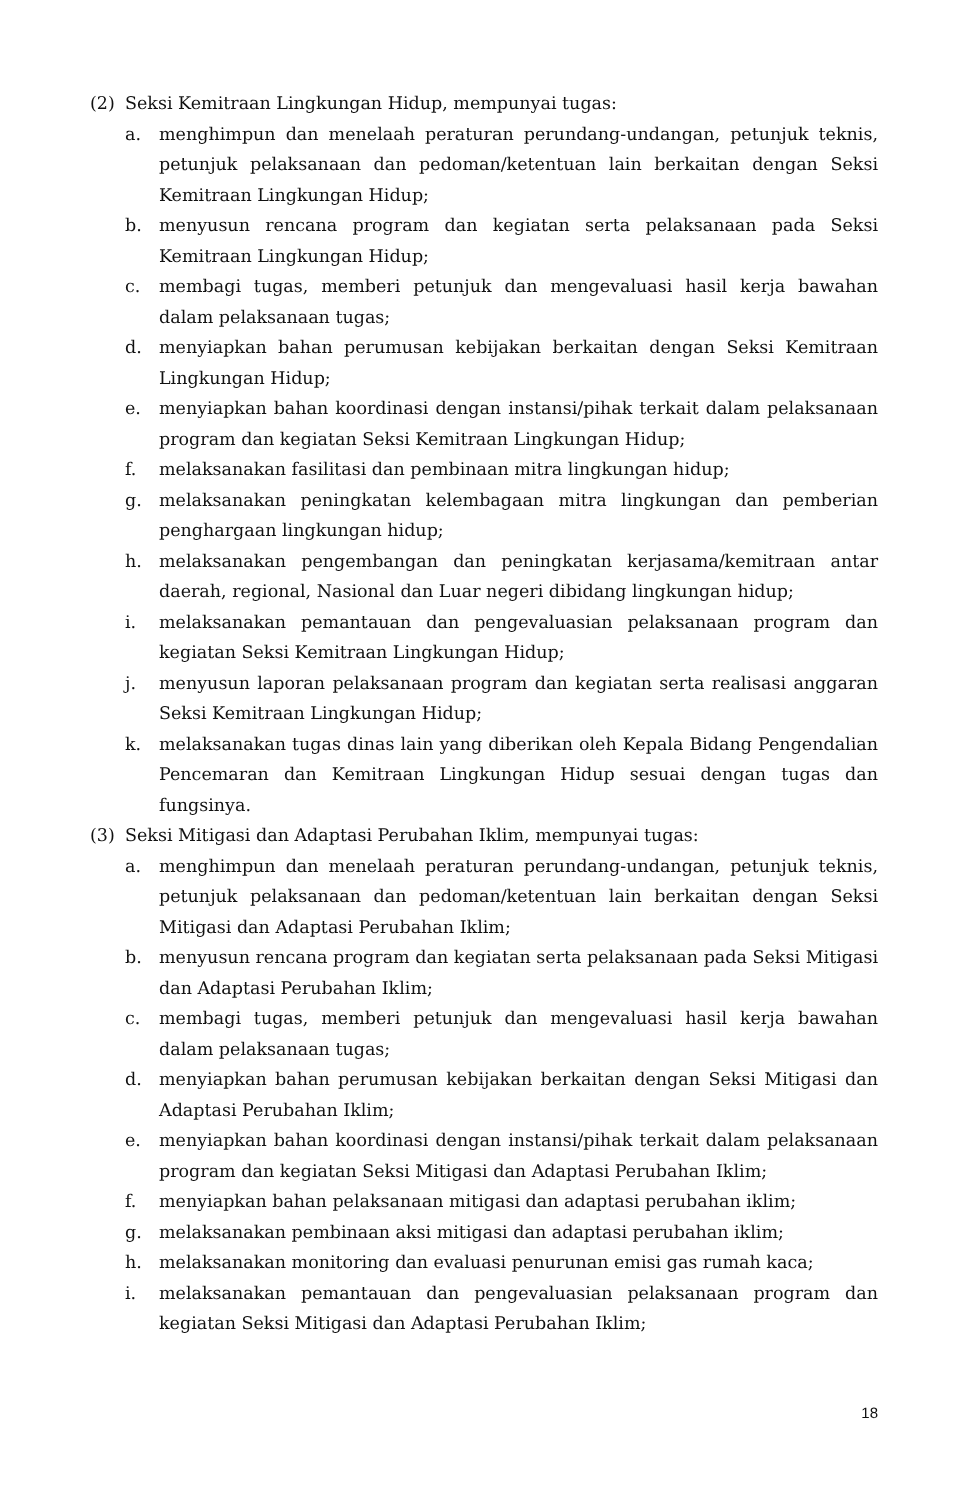(2) Seksi Kemitraan Lingkungan Hidup, mempunyai tugas:
a. menghimpun dan menelaah peraturan perundang-undangan, petunjuk teknis, petunjuk pelaksanaan dan pedoman/ketentuan lain berkaitan dengan Seksi Kemitraan Lingkungan Hidup;
b. menyusun rencana program dan kegiatan serta pelaksanaan pada Seksi Kemitraan Lingkungan Hidup;
c. membagi tugas, memberi petunjuk dan mengevaluasi hasil kerja bawahan dalam pelaksanaan tugas;
d. menyiapkan bahan perumusan kebijakan berkaitan dengan Seksi Kemitraan Lingkungan Hidup;
e. menyiapkan bahan koordinasi dengan instansi/pihak terkait dalam pelaksanaan program dan kegiatan Seksi Kemitraan Lingkungan Hidup;
f. melaksanakan fasilitasi dan pembinaan mitra lingkungan hidup;
g. melaksanakan peningkatan kelembagaan mitra lingkungan dan pemberian penghargaan lingkungan hidup;
h. melaksanakan pengembangan dan peningkatan kerjasama/kemitraan antar daerah, regional, Nasional dan Luar negeri dibidang lingkungan hidup;
i. melaksanakan pemantauan dan pengevaluasian pelaksanaan program dan kegiatan Seksi Kemitraan Lingkungan Hidup;
j. menyusun laporan pelaksanaan program dan kegiatan serta realisasi anggaran Seksi Kemitraan Lingkungan Hidup;
k. melaksanakan tugas dinas lain yang diberikan oleh Kepala Bidang Pengendalian Pencemaran dan Kemitraan Lingkungan Hidup sesuai dengan tugas dan fungsinya.
(3) Seksi Mitigasi dan Adaptasi Perubahan Iklim, mempunyai tugas:
a. menghimpun dan menelaah peraturan perundang-undangan, petunjuk teknis, petunjuk pelaksanaan dan pedoman/ketentuan lain berkaitan dengan Seksi Mitigasi dan Adaptasi Perubahan Iklim;
b. menyusun rencana program dan kegiatan serta pelaksanaan pada Seksi Mitigasi dan Adaptasi Perubahan Iklim;
c. membagi tugas, memberi petunjuk dan mengevaluasi hasil kerja bawahan dalam pelaksanaan tugas;
d. menyiapkan bahan perumusan kebijakan berkaitan dengan Seksi Mitigasi dan Adaptasi Perubahan Iklim;
e. menyiapkan bahan koordinasi dengan instansi/pihak terkait dalam pelaksanaan program dan kegiatan Seksi Mitigasi dan Adaptasi Perubahan Iklim;
f. menyiapkan bahan pelaksanaan mitigasi dan adaptasi perubahan iklim;
g. melaksanakan pembinaan aksi mitigasi dan adaptasi perubahan iklim;
h. melaksanakan monitoring dan evaluasi penurunan emisi gas rumah kaca;
i. melaksanakan pemantauan dan pengevaluasian pelaksanaan program dan kegiatan Seksi Mitigasi dan Adaptasi Perubahan Iklim;
18